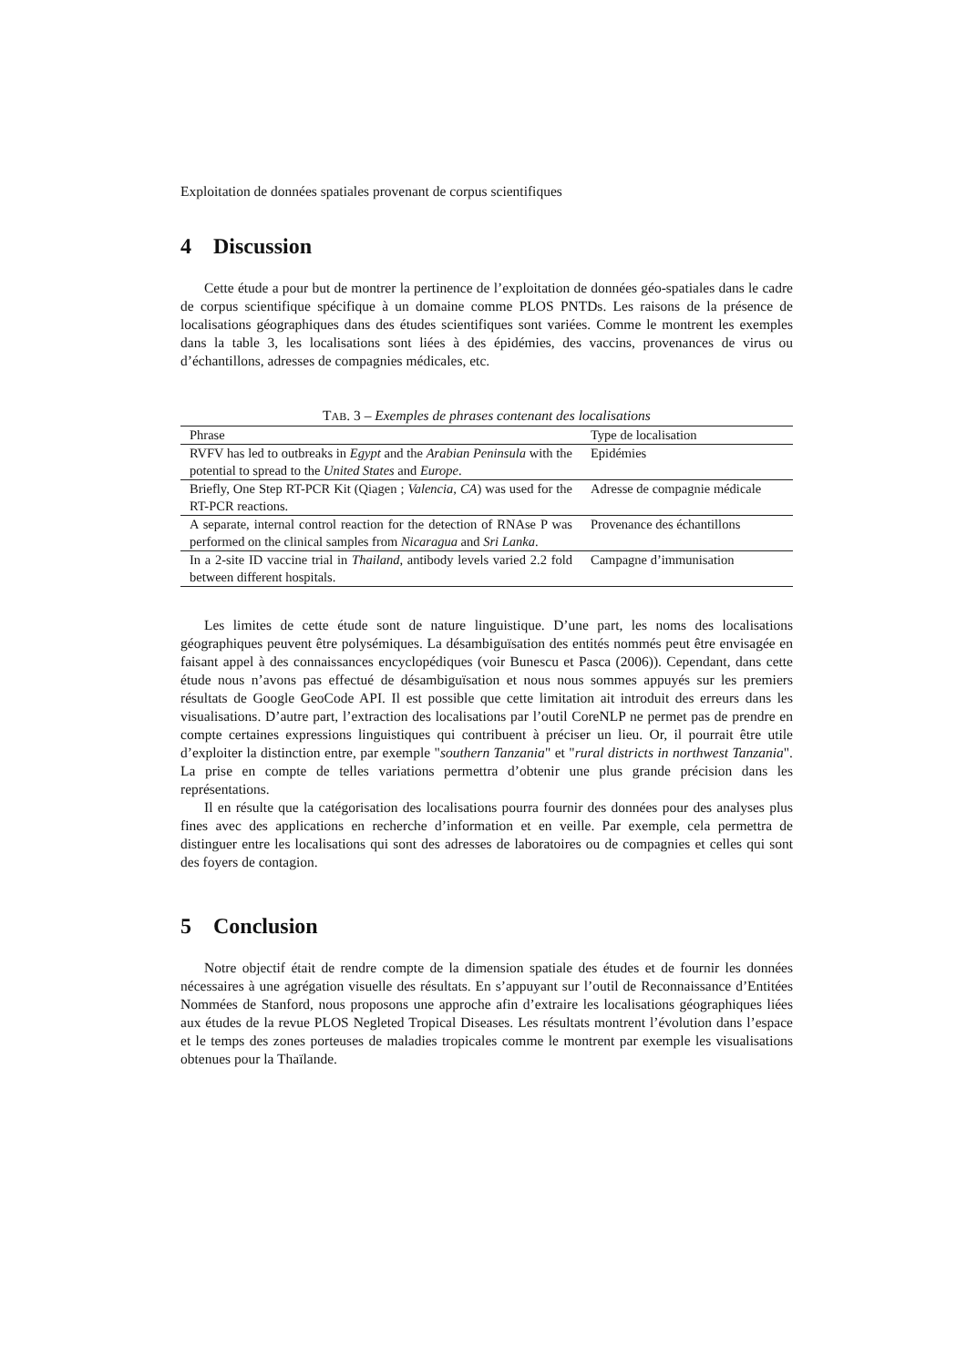Exploitation de données spatiales provenant de corpus scientifiques
4 Discussion
Cette étude a pour but de montrer la pertinence de l’exploitation de données géo-spatiales dans le cadre de corpus scientifique spécifique à un domaine comme PLOS PNTDs. Les raisons de la présence de localisations géographiques dans des études scientifiques sont variées. Comme le montrent les exemples dans la table 3, les localisations sont liées à des épidémies, des vaccins, provenances de virus ou d’échantillons, adresses de compagnies médicales, etc.
TAB. 3 – Exemples de phrases contenant des localisations
| Phrase | Type de localisation |
| --- | --- |
| RVFV has led to outbreaks in Egypt and the Arabian Peninsula with the potential to spread to the United States and Europe . | Epidémies |
| Briefly, One Step RT-PCR Kit (Qiagen ; Valencia, CA ) was used for the RT-PCR reactions. | Adresse de compagnie médicale |
| A separate, internal control reaction for the detection of RNAse P was performed on the clinical samples from Nicaragua and Sri Lanka . | Provenance des échantillons |
| In a 2-site ID vaccine trial in Thailand , antibody levels varied 2.2 fold between different hospitals. | Campagne d’immunisation |
Les limites de cette étude sont de nature linguistique. D’une part, les noms des localisations géographiques peuvent être polysémiques. La désambiguïsation des entités nommés peut être envisagée en faisant appel à des connaissances encyclopédiques (voir Bunescu et Pasca (2006)). Cependant, dans cette étude nous n’avons pas effectué de désambiguïsation et nous nous sommes appuyés sur les premiers résultats de Google GeoCode API. Il est possible que cette limitation ait introduit des erreurs dans les visualisations. D’autre part, l’extraction des localisations par l’outil CoreNLP ne permet pas de prendre en compte certaines expressions linguistiques qui contribuent à préciser un lieu. Or, il pourrait être utile d’exploiter la distinction entre, par exemple "southern Tanzania" et "rural districts in northwest Tanzania". La prise en compte de telles variations permettra d’obtenir une plus grande précision dans les représentations.
Il en résulte que la catégorisation des localisations pourra fournir des données pour des analyses plus fines avec des applications en recherche d’information et en veille. Par exemple, cela permettra de distinguer entre les localisations qui sont des adresses de laboratoires ou de compagnies et celles qui sont des foyers de contagion.
5 Conclusion
Notre objectif était de rendre compte de la dimension spatiale des études et de fournir les données nécessaires à une agrégation visuelle des résultats. En s’appuyant sur l’outil de Reconnaissance d’Entitées Nommées de Stanford, nous proposons une approche afin d’extraire les localisations géographiques liées aux études de la revue PLOS Negleted Tropical Diseases. Les résultats montrent l’évolution dans l’espace et le temps des zones porteuses de maladies tropicales comme le montrent par exemple les visualisations obtenues pour la Thaïlande.